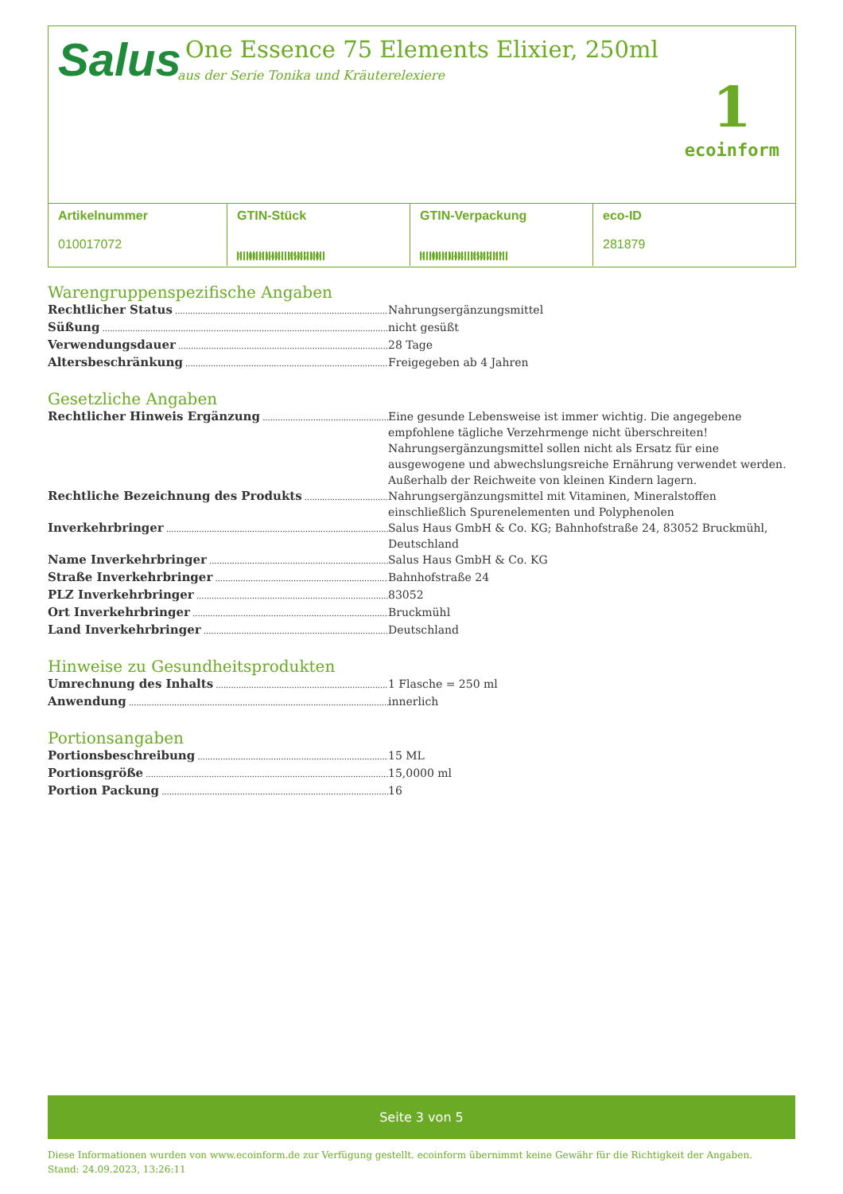Salus
One Essence 75 Elements Elixier, 250ml
aus der Serie Tonika und Kräuterelexiere
1
ecoinform
| Artikelnummer 010017072 | GTIN-Stück 4 004148 358210 | GTIN-Verpackung 4 004148 358227 | eco-ID 281879 |
Warengruppenspezifische Angaben
Rechtlicher Status Nahrungsergänzungsmittel
Süßung nicht gesüßt
Verwendungsdauer 28 Tage
Altersbeschränkung Freigegeben ab 4 Jahren
Gesetzliche Angaben
Rechtlicher Hinweis Ergänzung Eine gesunde Lebensweise ist immer wichtig. Die angegebene empfohlene tägliche Verzehrmenge nicht überschreiten! Nahrungsergänzungsmittel sollen nicht als Ersatz für eine ausgewogene und abwechslungsreiche Ernährung verwendet werden. Außerhalb der Reichweite von kleinen Kindern lagern.
Rechtliche Bezeichnung des Produkts Nahrungsergänzungsmittel mit Vitaminen, Mineralstoffen einschließlich Spurenelementen und Polyphenolen
Inverkehrbringer Salus Haus GmbH & Co. KG; Bahnhofstraße 24, 83052 Bruckmühl, Deutschland
Name Inverkehrbringer Salus Haus GmbH & Co. KG
Straße Inverkehrbringer Bahnhofstraße 24
PLZ Inverkehrbringer 83052
Ort Inverkehrbringer Bruckmühl
Land Inverkehrbringer Deutschland
Hinweise zu Gesundheitsprodukten
Umrechnung des Inhalts 1 Flasche = 250 ml
Anwendung innerlich
Portionsangaben
Portionsbeschreibung 15 ML
Portionsgröße 15,0000 ml
Portion Packung 16
Seite 3 von 5
Diese Informationen wurden von www.ecoinform.de zur Verfügung gestellt. ecoinform übernimmt keine Gewähr für die Richtigkeit der Angaben.
Stand: 24.09.2023, 13:26:11